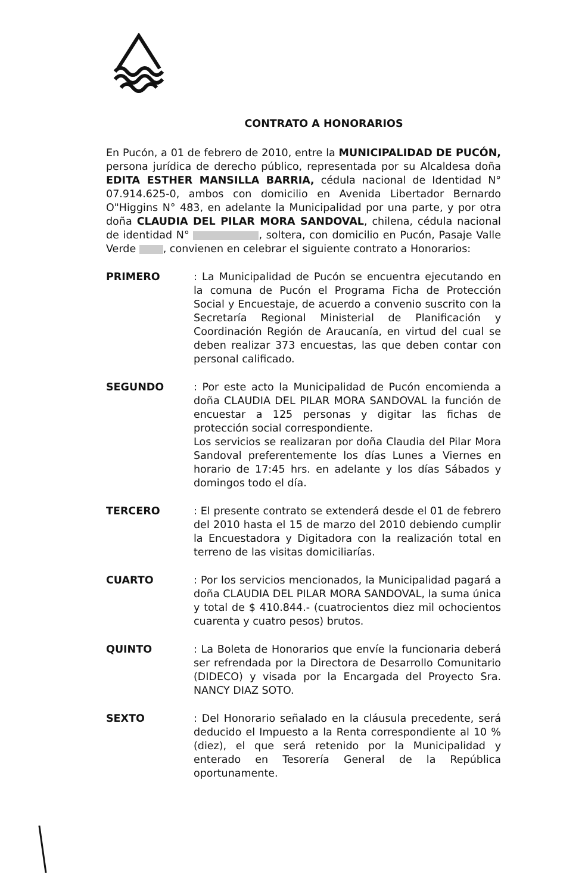CONTRATO A HONORARIOS
En Pucón, a 01 de febrero de 2010, entre la MUNICIPALIDAD DE PUCÓN, persona jurídica de derecho público, representada por su Alcaldesa doña EDITA ESTHER MANSILLA BARRIA, cédula nacional de Identidad N° 07.914.625-0, ambos con domicilio en Avenida Libertador Bernardo O"Higgins N° 483, en adelante la Municipalidad por una parte, y por otra doña CLAUDIA DEL PILAR MORA SANDOVAL, chilena, cédula nacional de identidad N° , soltera, con domicilio en Pucón, Pasaje Valle Verde , convienen en celebrar el siguiente contrato a Honorarios:
PRIMERO : La Municipalidad de Pucón se encuentra ejecutando en la comuna de Pucón el Programa Ficha de Protección Social y Encuestaje, de acuerdo a convenio suscrito con la Secretaría Regional Ministerial de Planificación y Coordinación Región de Araucanía, en virtud del cual se deben realizar 373 encuestas, las que deben contar con personal calificado.
SEGUNDO : Por este acto la Municipalidad de Pucón encomienda a doña CLAUDIA DEL PILAR MORA SANDOVAL la función de encuestar a 125 personas y digitar las fichas de protección social correspondiente.
Los servicios se realizaran por doña Claudia del Pilar Mora Sandoval preferentemente los días Lunes a Viernes en horario de 17:45 hrs. en adelante y los días Sábados y domingos todo el día.
TERCERO : El presente contrato se extenderá desde el 01 de febrero del 2010 hasta el 15 de marzo del 2010 debiendo cumplir la Encuestadora y Digitadora con la realización total en terreno de las visitas domiciliarías.
CUARTO : Por los servicios mencionados, la Municipalidad pagará a doña CLAUDIA DEL PILAR MORA SANDOVAL, la suma única y total de $ 410.844.- (cuatrocientos diez mil ochocientos cuarenta y cuatro pesos) brutos.
QUINTO : La Boleta de Honorarios que envíe la funcionaria deberá ser refrendada por la Directora de Desarrollo Comunitario (DIDECO) y visada por la Encargada del Proyecto Sra. NANCY DIAZ SOTO.
SEXTO : Del Honorario señalado en la cláusula precedente, será deducido el Impuesto a la Renta correspondiente al 10 % (diez), el que será retenido por la Municipalidad y enterado en Tesorería General de la República oportunamente.